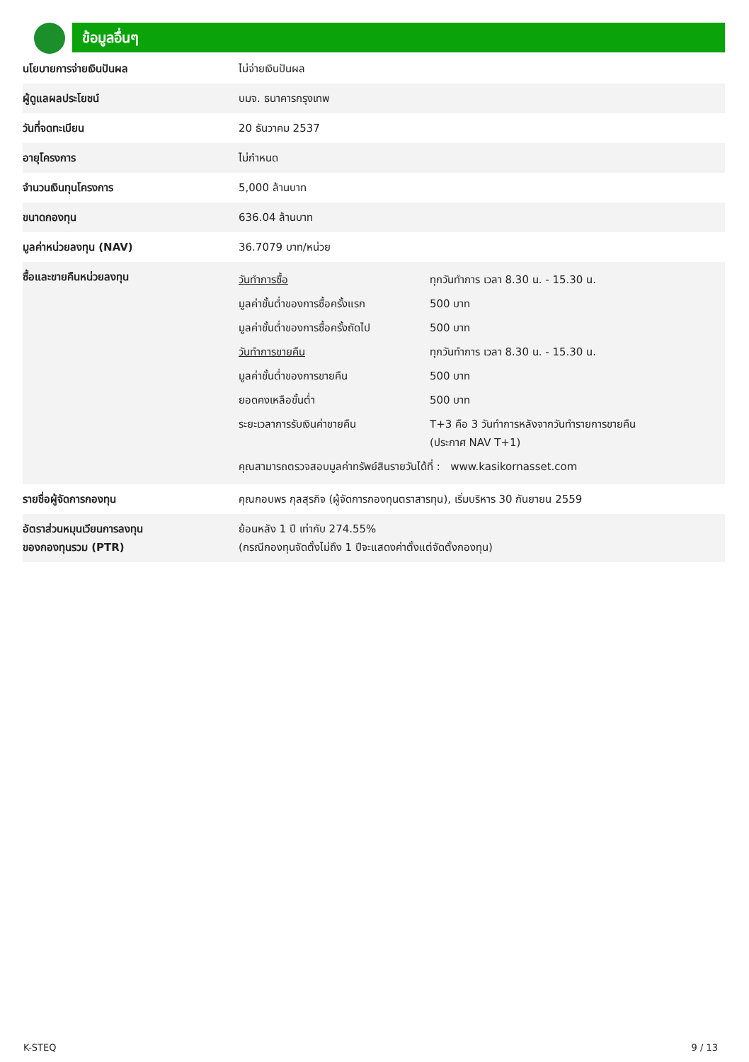ข้อมูลอื่นๆ
| นโยบายการจ่ายเงินปันผล | ไม่จ่ายเงินปันผล |
| ผู้ดูแลผลประโยชน์ | บมจ. ธนาคารกรุงเทพ |
| วันที่จดทะเบียน | 20 ธันวาคม 2537 |
| อายุโครงการ | ไม่กำหนด |
| จำนวนเงินทุนโครงการ | 5,000 ล้านบาท |
| ขนาดกองทุน | 636.04 ล้านบาท |
| มูลค่าหน่วยลงทุน (NAV) | 36.7079 บาท/หน่วย |
| ซื้อและขายคืนหน่วยลงทุน | / วันทำการซื้อ / ทุกวันทำการ เวลา 8.30 น. - 15.30 น. / / มูลค่าขั้นต่ำของการซื้อครั้งแรก / 500 บาท / / มูลค่าขั้นต่ำของการซื้อครั้งถัดไป / 500 บาท / / วันทำการขายคืน / ทุกวันทำการ เวลา 8.30 น. - 15.30 น. / / มูลค่าขั้นต่ำของการขายคืน / 500 บาท / / ยอดคงเหลือขั้นต่ำ / 500 บาท / / ระยะเวลาการรับเงินค่าขายคืน / T+3 คือ 3 วันทำการหลังจากวันทำรายการขายคืน (ประกาศ NAV T+1) / / คุณสามารถตรวจสอบมูลค่าทรัพย์สินรายวันได้ที่ : www.kasikornasset.com / / |
| รายชื่อผู้จัดการกองทุน | คุณกอบพร กุลสุรกิจ (ผู้จัดการกองทุนตราสารทุน), เริ่มบริหาร 30 กันยายน 2559 |
| อัตราส่วนหมุนเวียนการลงทุน ของกองทุนรวม (PTR) | ย้อนหลัง 1 ปี เท่ากับ 274.55% (กรณีกองทุนจัดตั้งไม่ถึง 1 ปีจะแสดงค่าตั้งแต่จัดตั้งกองทุน) |
K-STEQ 9 / 13